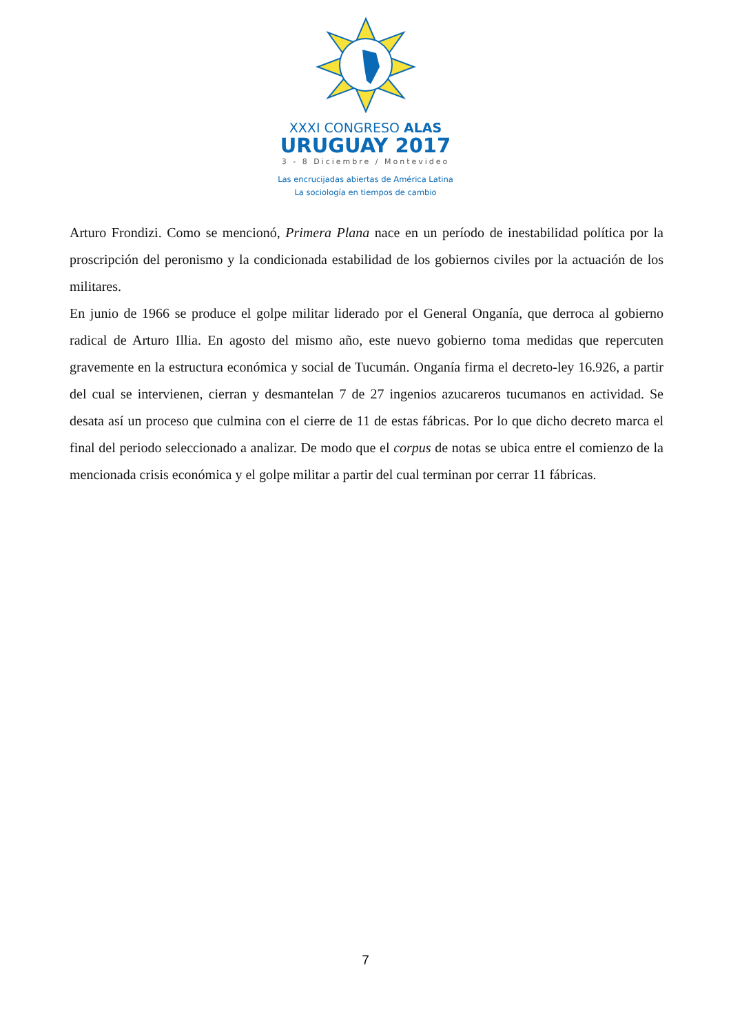XXXI CONGRESO ALAS
URUGUAY 2017
3 - 8 Diciembre / Montevideo
Las encrucijadas abiertas de América Latina
La sociología en tiempos de cambio
Arturo Frondizi. Como se mencionó, Primera Plana nace en un período de inestabilidad política por la proscripción del peronismo y la condicionada estabilidad de los gobiernos civiles por la actuación de los militares.
En junio de 1966 se produce el golpe militar liderado por el General Onganía, que derroca al gobierno radical de Arturo Illia. En agosto del mismo año, este nuevo gobierno toma medidas que repercuten gravemente en la estructura económica y social de Tucumán. Onganía firma el decreto-ley 16.926, a partir del cual se intervienen, cierran y desmantelan 7 de 27 ingenios azucareros tucumanos en actividad. Se desata así un proceso que culmina con el cierre de 11 de estas fábricas. Por lo que dicho decreto marca el final del periodo seleccionado a analizar. De modo que el corpus de notas se ubica entre el comienzo de la mencionada crisis económica y el golpe militar a partir del cual terminan por cerrar 11 fábricas.
7